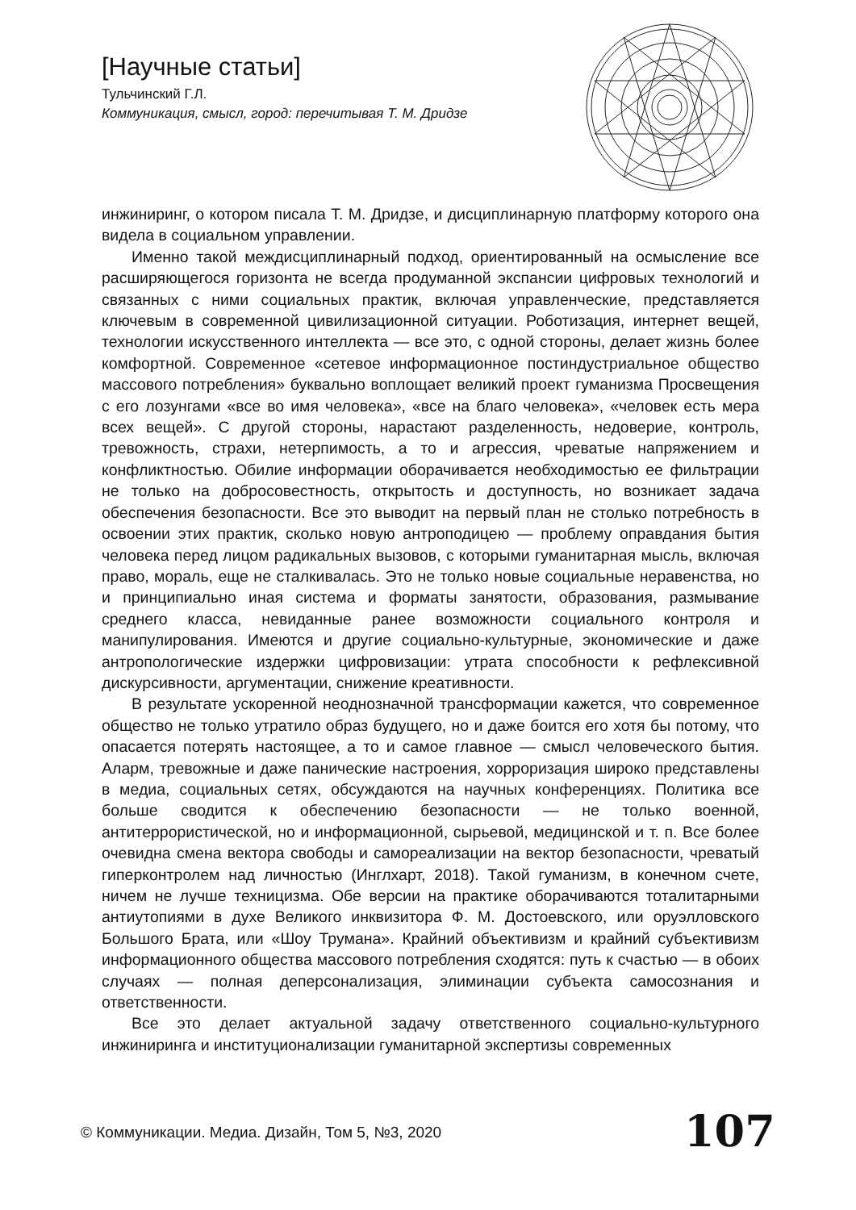[Научные статьи]
Тульчинский Г.Л.
Коммуникация, смысл, город: перечитывая Т. М. Дридзе
инжиниринг, о котором писала Т. М. Дридзе, и дисциплинарную платформу которого она видела в социальном управлении.
Именно такой междисциплинарный подход, ориентированный на осмысление все расширяющегося горизонта не всегда продуманной экспансии цифровых технологий и связанных с ними социальных практик, включая управленческие, представляется ключевым в современной цивилизационной ситуации. Роботизация, интернет вещей, технологии искусственного интеллекта — все это, с одной стороны, делает жизнь более комфортной. Современное «сетевое информационное постиндустриальное общество массового потребления» буквально воплощает великий проект гуманизма Просвещения с его лозунгами «все во имя человека», «все на благо человека», «человек есть мера всех вещей». С другой стороны, нарастают разделенность, недоверие, контроль, тревожность, страхи, нетерпимость, а то и агрессия, чреватые напряжением и конфликтностью. Обилие информации оборачивается необходимостью ее фильтрации не только на добросовестность, открытость и доступность, но возникает задача обеспечения безопасности. Все это выводит на первый план не столько потребность в освоении этих практик, сколько новую антроподицею — проблему оправдания бытия человека перед лицом радикальных вызовов, с которыми гуманитарная мысль, включая право, мораль, еще не сталкивалась. Это не только новые социальные неравенства, но и принципиально иная система и форматы занятости, образования, размывание среднего класса, невиданные ранее возможности социального контроля и манипулирования. Имеются и другие социально-культурные, экономические и даже антропологические издержки цифровизации: утрата способности к рефлексивной дискурсивности, аргументации, снижение креативности.
В результате ускоренной неоднозначной трансформации кажется, что современное общество не только утратило образ будущего, но и даже боится его хотя бы потому, что опасается потерять настоящее, а то и самое главное — смысл человеческого бытия. Аларм, тревожные и даже панические настроения, хорроризация широко представлены в медиа, социальных сетях, обсуждаются на научных конференциях. Политика все больше сводится к обеспечению безопасности — не только военной, антитеррористической, но и информационной, сырьевой, медицинской и т. п. Все более очевидна смена вектора свободы и самореализации на вектор безопасности, чреватый гиперконтролем над личностью (Инглхарт, 2018). Такой гуманизм, в конечном счете, ничем не лучше техницизма. Обе версии на практике оборачиваются тоталитарными антиутопиями в духе Великого инквизитора Ф. М. Достоевского, или оруэлловского Большого Брата, или «Шоу Трумана». Крайний объективизм и крайний субъективизм информационного общества массового потребления сходятся: путь к счастью — в обоих случаях — полная деперсонализация, элиминации субъекта самосознания и ответственности.
Все это делает актуальной задачу ответственного социально-культурного инжиниринга и институционализации гуманитарной экспертизы современных
© Коммуникации. Медиа. Дизайн, Том 5, №3, 2020
107